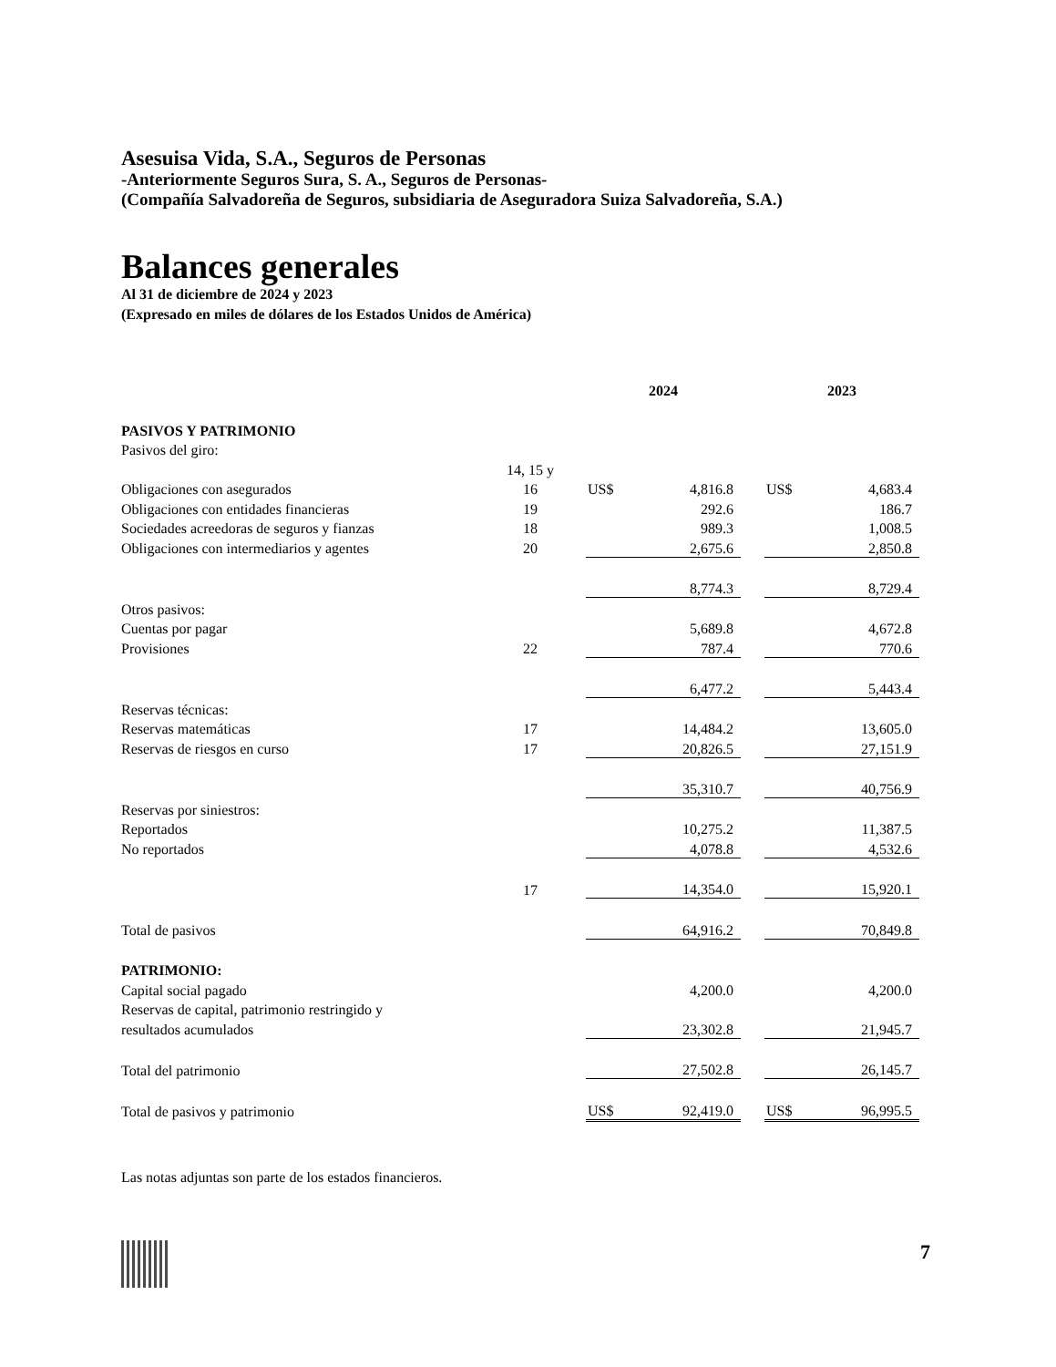Asesuisa Vida, S.A., Seguros de Personas
-Anteriormente Seguros Sura, S. A., Seguros de Personas-
(Compañía Salvadoreña de Seguros, subsidiaria de Aseguradora Suiza Salvadoreña, S.A.)
Balances generales
Al 31 de diciembre de 2024 y 2023
(Expresado en miles de dólares de los Estados Unidos de América)
| | | | 2024 | | | 2023 | |
| --- | --- | --- | --- | --- | --- | --- | --- |
| PASIVOS Y PATRIMONIO | | | | | | | |
| Pasivos del giro: | | | | | | | |
| | 14, 15 y | | | | | | |
| Obligaciones con asegurados | 16 | | US$ | 4,816.8 | | US$ | 4,683.4 |
| Obligaciones con entidades financieras | 19 | | | 292.6 | | | 186.7 |
| Sociedades acreedoras de seguros y fianzas | 18 | | | 989.3 | | | 1,008.5 |
| Obligaciones con intermediarios y agentes | 20 | | | 2,675.6 | | | 2,850.8 |
| | | | | 8,774.3 | | | 8,729.4 |
| Otros pasivos: | | | | | | | |
| Cuentas por pagar | | | | 5,689.8 | | | 4,672.8 |
| Provisiones | 22 | | | 787.4 | | | 770.6 |
| | | | | 6,477.2 | | | 5,443.4 |
| Reservas técnicas: | | | | | | | |
| Reservas matemáticas | 17 | | | 14,484.2 | | | 13,605.0 |
| Reservas de riesgos en curso | 17 | | | 20,826.5 | | | 27,151.9 |
| | | | | 35,310.7 | | | 40,756.9 |
| Reservas por siniestros: | | | | | | | |
| Reportados | | | | 10,275.2 | | | 11,387.5 |
| No reportados | | | | 4,078.8 | | | 4,532.6 |
| | 17 | | | 14,354.0 | | | 15,920.1 |
| Total de pasivos | | | | 64,916.2 | | | 70,849.8 |
| PATRIMONIO: | | | | | | | |
| Capital social pagado | | | | 4,200.0 | | | 4,200.0 |
| Reservas de capital, patrimonio restringido y | | | | | | | |
| resultados acumulados | | | | 23,302.8 | | | 21,945.7 |
| Total del patrimonio | | | | 27,502.8 | | | 26,145.7 |
| Total de pasivos y patrimonio | | | US$ | 92,419.0 | | US$ | 96,995.5 |
Las notas adjuntas son parte de los estados financieros.
7